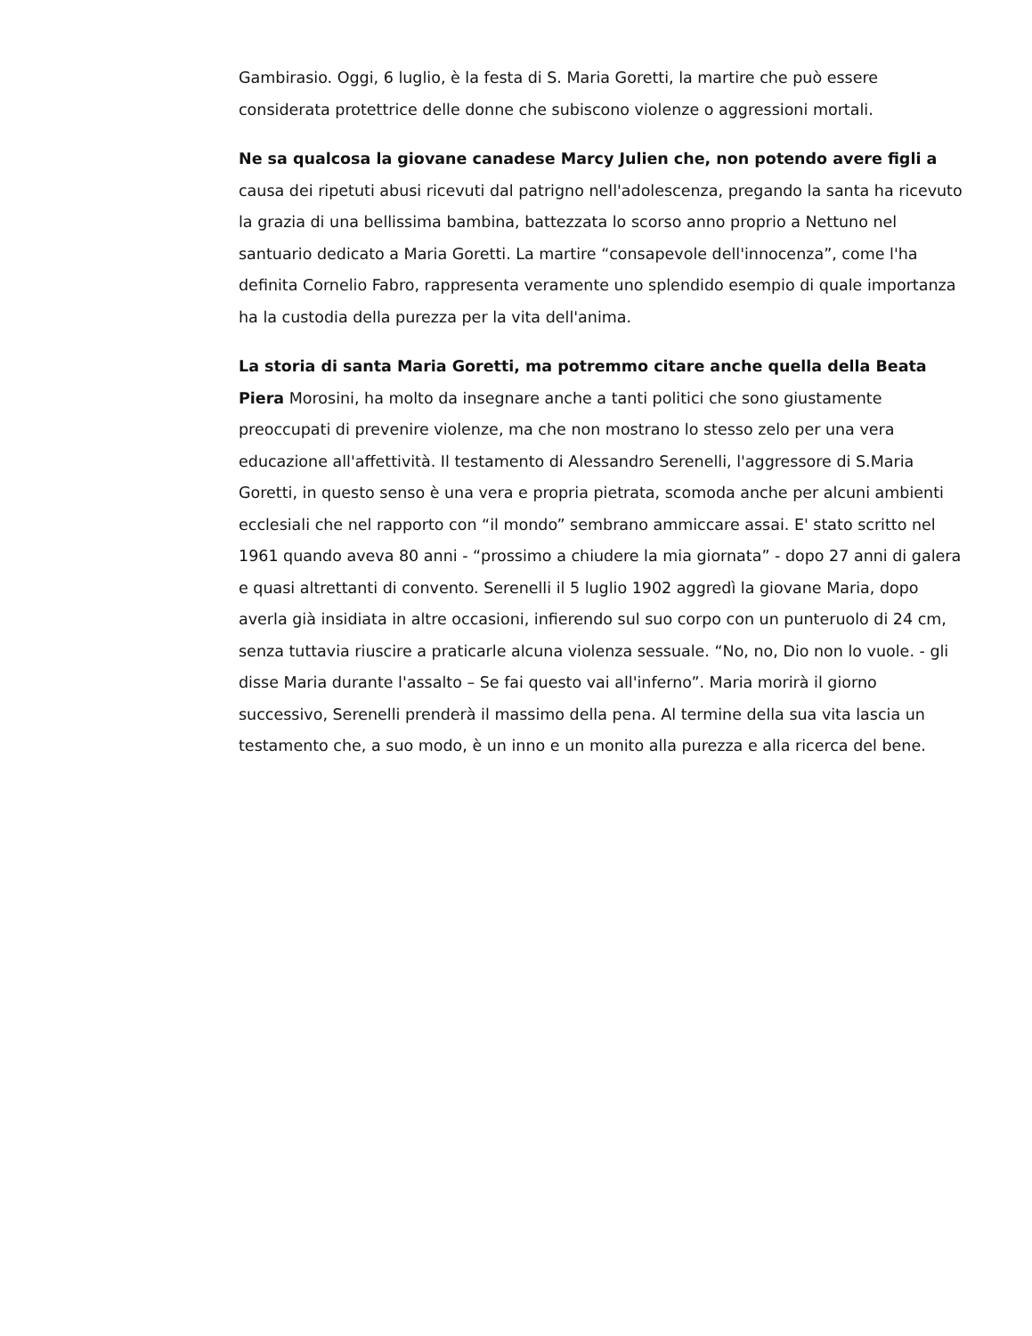Gambirasio. Oggi, 6 luglio, è la festa di S. Maria Goretti, la martire che può essere considerata protettrice delle donne che subiscono violenze o aggressioni mortali.
Ne sa qualcosa la giovane canadese Marcy Julien che, non potendo avere figli a causa dei ripetuti abusi ricevuti dal patrigno nell'adolescenza, pregando la santa ha ricevuto la grazia di una bellissima bambina, battezzata lo scorso anno proprio a Nettuno nel santuario dedicato a Maria Goretti. La martire “consapevole dell'innocenza”, come l'ha definita Cornelio Fabro, rappresenta veramente uno splendido esempio di quale importanza ha la custodia della purezza per la vita dell'anima.
La storia di santa Maria Goretti, ma potremmo citare anche quella della Beata Piera Morosini, ha molto da insegnare anche a tanti politici che sono giustamente preoccupati di prevenire violenze, ma che non mostrano lo stesso zelo per una vera educazione all'affettività. Il testamento di Alessandro Serenelli, l'aggressore di S.Maria Goretti, in questo senso è una vera e propria pietrata, scomoda anche per alcuni ambienti ecclesiali che nel rapporto con “il mondo” sembrano ammiccare assai. E' stato scritto nel 1961 quando aveva 80 anni - “prossimo a chiudere la mia giornata” - dopo 27 anni di galera e quasi altrettanti di convento. Serenelli il 5 luglio 1902 aggredì la giovane Maria, dopo averla già insidiata in altre occasioni, infierendo sul suo corpo con un punteruolo di 24 cm, senza tuttavia riuscire a praticarle alcuna violenza sessuale. “No, no, Dio non lo vuole. - gli disse Maria durante l'assalto – Se fai questo vai all'inferno”. Maria morirà il giorno successivo, Serenelli prenderà il massimo della pena. Al termine della sua vita lascia un testamento che, a suo modo, è un inno e un monito alla purezza e alla ricerca del bene.